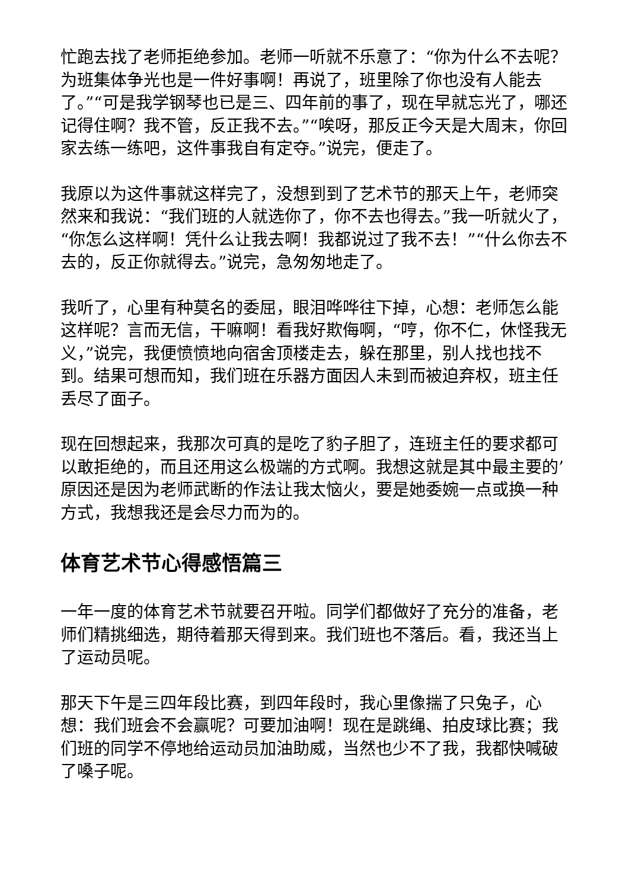忙跑去找了老师拒绝参加。老师一听就不乐意了：“你为什么不去呢？为班集体争光也是一件好事啊！再说了，班里除了你也没有人能去了。”“可是我学钢琴也已是三、四年前的事了，现在早就忘光了，哪还记得住啊？我不管，反正我不去。”“唉呀，那反正今天是大周末，你回家去练一练吧，这件事我自有定夺。”说完，便走了。
我原以为这件事就这样完了，没想到到了艺术节的那天上午，老师突然来和我说：“我们班的人就选你了，你不去也得去。”我一听就火了，“你怎么这样啊！凭什么让我去啊！我都说过了我不去！”“什么你去不去的，反正你就得去。”说完，急匆匆地走了。
我听了，心里有种莫名的委屈，眼泪哗哗往下掉，心想：老师怎么能这样呢？言而无信，干嘛啊！看我好欺侮啊，“哼，你不仁，休怪我无义，”说完，我便愤愤地向宿舍顶楼走去，躲在那里，别人找也找不到。结果可想而知，我们班在乐器方面因人未到而被迫弃权，班主任丢尽了面子。
现在回想起来，我那次可真的是吃了豹子胆了，连班主任的要求都可以敢拒绝的，而且还用这么极端的方式啊。我想这就是其中最主要的’原因还是因为老师武断的作法让我太恼火，要是她委婉一点或换一种方式，我想我还是会尽力而为的。
体育艺术节心得感悟篇三
一年一度的体育艺术节就要召开啦。同学们都做好了充分的准备，老师们精挑细选，期待着那天得到来。我们班也不落后。看，我还当上了运动员呢。
那天下午是三四年段比赛，到四年段时，我心里像揣了只兔子，心想：我们班会不会赢呢？可要加油啊！现在是跳绳、拍皮球比赛；我们班的同学不停地给运动员加油助威，当然也少不了我，我都快喊破了嗓子呢。